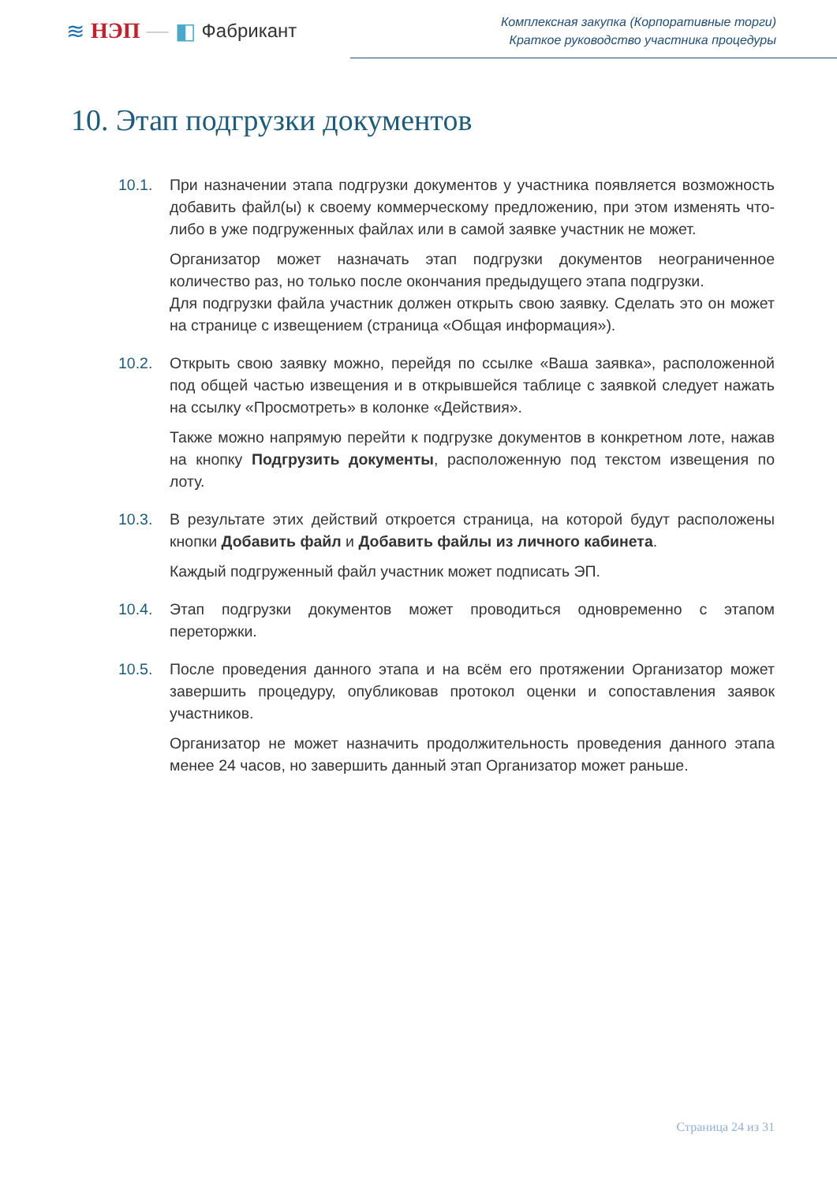≋ НЭП — ◧ Фабрикант
Комплексная закупка (Корпоративные торги)
Краткое руководство участника процедуры
10. Этап подгрузки документов
10.1. При назначении этапа подгрузки документов у участника появляется возможность добавить файл(ы) к своему коммерческому предложению, при этом изменять что-либо в уже подгруженных файлах или в самой заявке участник не может.
Организатор может назначать этап подгрузки документов неограниченное количество раз, но только после окончания предыдущего этапа подгрузки.
Для подгрузки файла участник должен открыть свою заявку. Сделать это он может на странице с извещением (страница «Общая информация»).
10.2. Открыть свою заявку можно, перейдя по ссылке «Ваша заявка», расположенной под общей частью извещения и в открывшейся таблице с заявкой следует нажать на ссылку «Просмотреть» в колонке «Действия».
Также можно напрямую перейти к подгрузке документов в конкретном лоте, нажав на кнопку Подгрузить документы, расположенную под текстом извещения по лоту.
10.3. В результате этих действий откроется страница, на которой будут расположены кнопки Добавить файл и Добавить файлы из личного кабинета.
Каждый подгруженный файл участник может подписать ЭП.
10.4. Этап подгрузки документов может проводиться одновременно с этапом переторжки.
10.5. После проведения данного этапа и на всём его протяжении Организатор может завершить процедуру, опубликовав протокол оценки и сопоставления заявок участников.
Организатор не может назначить продолжительность проведения данного этапа менее 24 часов, но завершить данный этап Организатор может раньше.
Страница 24 из 31